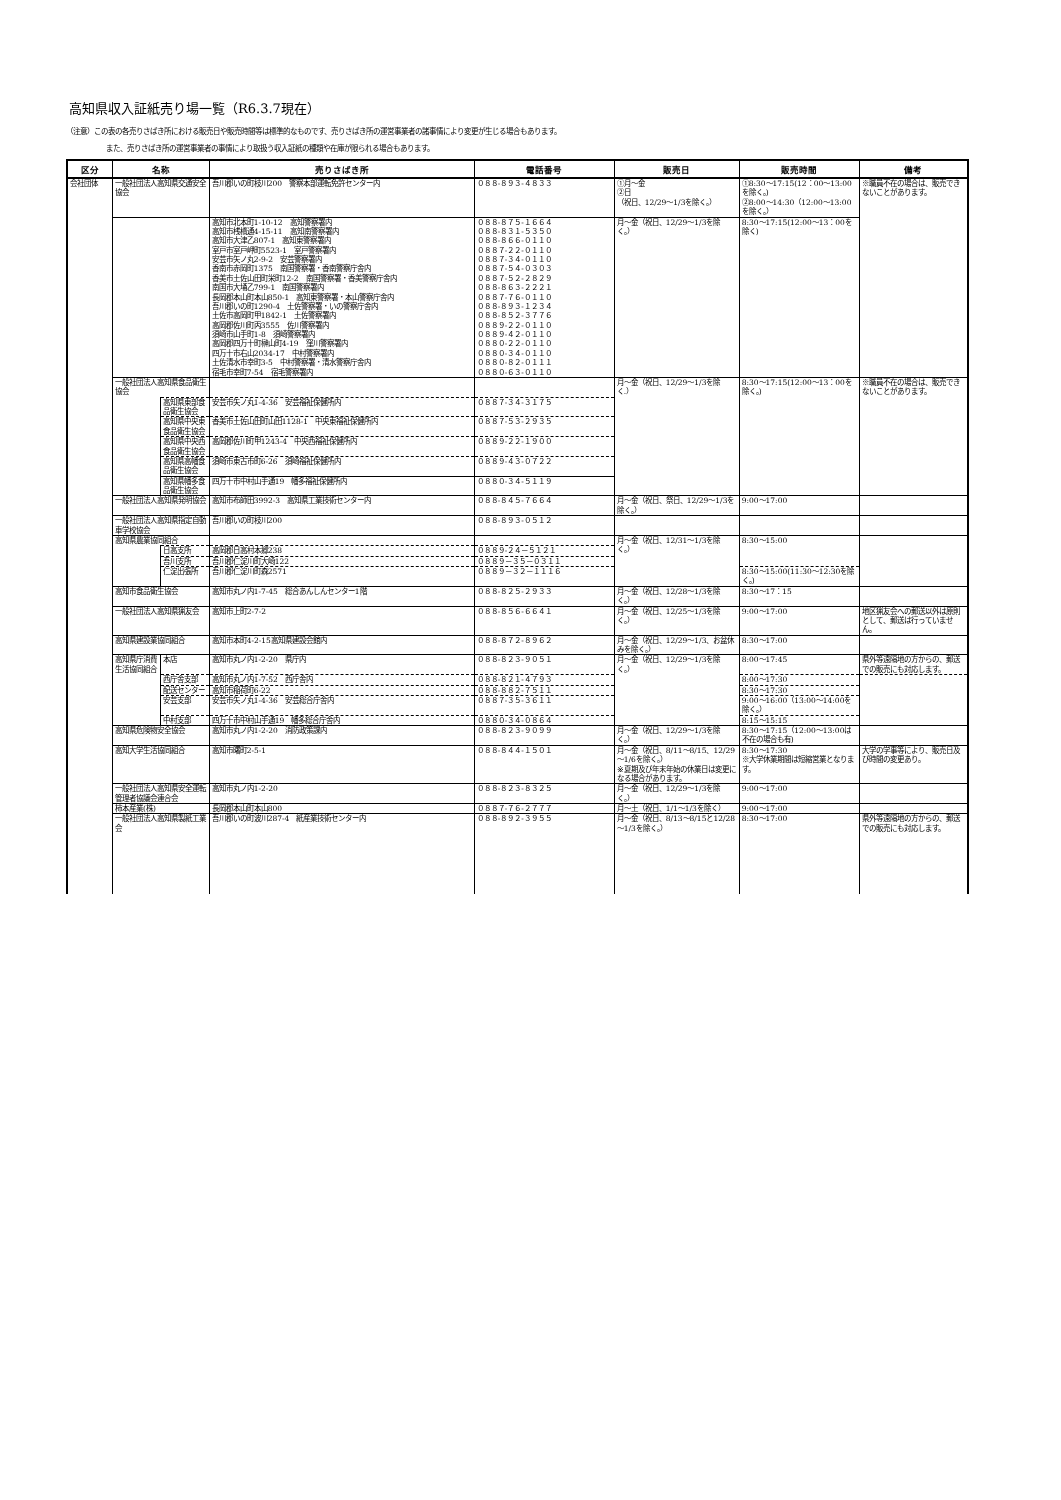高知県収入証紙売り場一覧（R6.3.7現在）
（注意）この表の各売りさばき所における販売日や販売時間等は標準的なものです、売りさばき所の運営事業者の諸事情により変更が生じる場合もあります。
また、売りさばき所の運営事業者の事情により取扱う収入証紙の種類や在庫が限られる場合もあります。
| 区分 | 名称 | | 売りさばき所 | 電話番号 | 販売日 | 販売時間 | 備考 |
| --- | --- | --- | --- | --- | --- | --- | --- |
| 会社団体 | 一般社団法人高知県交通安全協会 | | 吾川郡いの町枝川200 警察本部運転免許センター内 | ０８８-８９３-４８３３ | ①月～金 ②日 （祝日、12/29～1/3を除く。） | ①8:30～17:15(12：00～13:00を除く。) ②8:00～14:30（12:00～13:00を除く。） | ※職員不在の場合は、販売できないことがあります。 |
| | | | 高知市北本町1-10-12 高知警察署内 高知市桟橋通4-15-11 高知南警察署内 高知市大津乙807-1 高知東警察署内 室戸市室戸岬町5523-1 室戸警察署内 安芸市矢ノ丸2-9-2 安芸警察署内 香南市赤岡町1375 南国警察署・香南警察庁舎内 香美市土佐山田町栄町12-2 南国警察署・香美警察庁舎内 南国市大埇乙799-1 南国警察署内 長岡郡本山町本山850-1 高知東警察署・本山警察庁舎内 吾川郡いの町1290-4 土佐警察署・いの警察庁舎内 土佐市高岡町甲1842-1 土佐警察署内 高岡郡佐川町丙3555 佐川警察署内 須崎市山手町1-8 須崎警察署内 高岡郡四万十町榊山町4-19 窪川警察署内 四万十市右山2034-17 中村警察署内 土佐清水市幸町3-5 中村警察署・清水警察庁舎内 宿毛市幸町7-54 宿毛警察署内 | ０８８-８７５-１６６４ ０８８-８３１-５３５０ ０８８-８６６-０１１０ ０８８７-２２-０１１０ ０８８７-３４-０１１０ ０８８７-５４-０３０３ ０８８７-５２-２８２９ ０８８-８６３-２２２１ ０８８７-７６-０１１０ ０８８-８９３-１２３４ ０８８-８５２-３７７６ ０８８９-２２-０１１０ ０８８９-４２-０１１０ ０８８０-２２-０１１０ ０８８０-３４-０１１０ ０８８０-８２-０１１１ ０８８０-６３-０１１０ | 月～金（祝日、12/29～1/3を除く。） | 8:30～17:15(12:00～13：00を除く) | |
| | 一般社団法人高知県食品衛生協会 | | | | 月～金（祝日、12/29～1/3を除く.） | 8:30～17:15(12:00～13：00を除く。) | ※職員不在の場合は、販売できないことがあります。 |
| | | 高知県東部食品衛生協会 | 安芸市矢ノ丸1-4-36 安芸福祉保健所内 | ０８８７-３４-３１７５ | | | |
| | | 高知県中央東食品衛生協会 | 香美市土佐山田町山田1128-1 中央東福祉保健所内 | ０８８７-５３-２９３５ | | | |
| | | 高知県中央西食品衛生協会 | 高岡郡佐川町甲1243-4 中央西福祉保健所内 | ０８８９-２２-１９００ | | | |
| | | 高知県高幡食品衛生協会 | 須崎市東古市町6-26 須崎福祉保健所内 | ０８８９-４３-０７２２ | | | |
| | | 高知県幡多食品衛生協会 | 四万十市中村山手通19 幡多福祉保健所内 | ０８８０-３４-５１１９ | | | |
| | 一般社団法人高知県発明協会 | | 高知市布師田3992-3 高知県工業技術センター内 | ０８８-８４５-７６６４ | 月～金（祝日、祭日、12/29～1/3を除く。） | 9:00～17:00 | |
| | 一般社団法人高知県指定自動車学校協会 | | 吾川郡いの町枝川200 | ０８８-８９３-０５１２ | | | |
| | 高知県農業協同組合 | | | | 月～金（祝日、12/31～1/3を除く。） | 8:30～15:00 | |
| | | 日高支所 | 高岡郡日高村本郷238 | ０８８９-２４－５１２１ | | | |
| | | 吾川支所 | 吾川郡仁淀川町大崎122 | ０８８９－３５－０３１１ | | | |
| | | 仁淀出張所 | 吾川郡仁淀川町森2571 | ０８８９－３２－１１１６ | | 8:30～15:00(11:30～12:30を除く。) | |
| | 高知市食品衛生協会 | | 高知市丸ノ内1-7-45 総合あんしんセンター1階 | ０８８-８２５-２９３３ | 月～金（祝日、12/28～1/3を除く。） | 8:30～17：15 | |
| | 一般社団法人高知県猟友会 | | 高知市上町2-7-2 | ０８８-８５６-６６４１ | 月～金（祝日、12/25～1/3を除く。） | 9:00～17:00 | 地区猟友会への郵送以外は原則として、郵送は行っていません。 |
| | 高知県建設業協同組合 | | 高知市本町4-2-15高知県建設会館内 | ０８８-８７２-８９６２ | 月～金（祝日、12/29～1/3、お盆休みを除く。） | 8:30～17:00 | |
| | 高知県庁消費生活協同組合 | 本店 | 高知市丸ノ内1-2-20 県庁内 | ０８８-８２３-９０５１ | 月～金（祝日、12/29～1/3を除く。） | 8:00～17:45 | 県外等遠隔地の方からの、郵送での販売にも対応します。 |
| | | 西庁舎支部 | 高知市丸ノ内1-7-52 西庁舎内 | ０８８-８２１-４７９３ | | 8:00～17:30 | |
| | | 配送センター | 高知市稲荷町6-22 | ０８８-８８２-７５１１ | | 8:30～17:30 | |
| | | 安芸支部 | 安芸市矢ノ丸1-4-36 安芸総合庁舎内 | ０８８７-３５-３６１１ | | 9:00～16:00（13:00～14:00を除く。） | |
| | | 中村支部 | 四万十市中村山手通19 幡多総合庁舎内 | ０８８０-３４-０８６４ | | 8:15～15:15 | |
| | 高知県危険物安全協会 | | 高知市丸ノ内1-2-20 消防政策課内 | ０８８-８２３-９０９９ | 月～金（祝日、12/29～1/3を除く。） | 8:30～17:15（12:00～13:00は不在の場合も有) | |
| | 高知大学生活協同組合 | | 高知市曙町2-5-1 | ０８８-８４４-１５０１ | 月～金（祝日、8/11～8/15、12/29～1/6を除く。） ※夏期及び年末年始の休業日は変更になる場合があります。 | 8:30～17:30 ※大学休業期間は短縮営業となります。 | 大学の学事等により、販売日及び時間の変更あり。 |
| | 一般社団法人高知県安全運転管理者協議会連合会 | | 高知市丸ノ内1-2-20 | ０８８-８２３-８３２５ | 月～金（祝日、12/29～1/3を除く。） | 9:00～17:00 | |
| | 柿本産業(株) | | 長岡郡本山町本山800 | ０８８７-７６-２７７７ | 月～土（祝日、1/1～1/3を除く） | 9:00～17:00 | |
| | 一般社団法人高知県製紙工業会 | | 吾川郡いの町波川287-4 紙産業技術センター内 | ０８８-８９２-３９５５ | 月～金（祝日、8/13～8/15と12/28～1/3を除く。） | 8:30～17:00 | 県外等遠隔地の方からの、郵送での販売にも対応します。 |